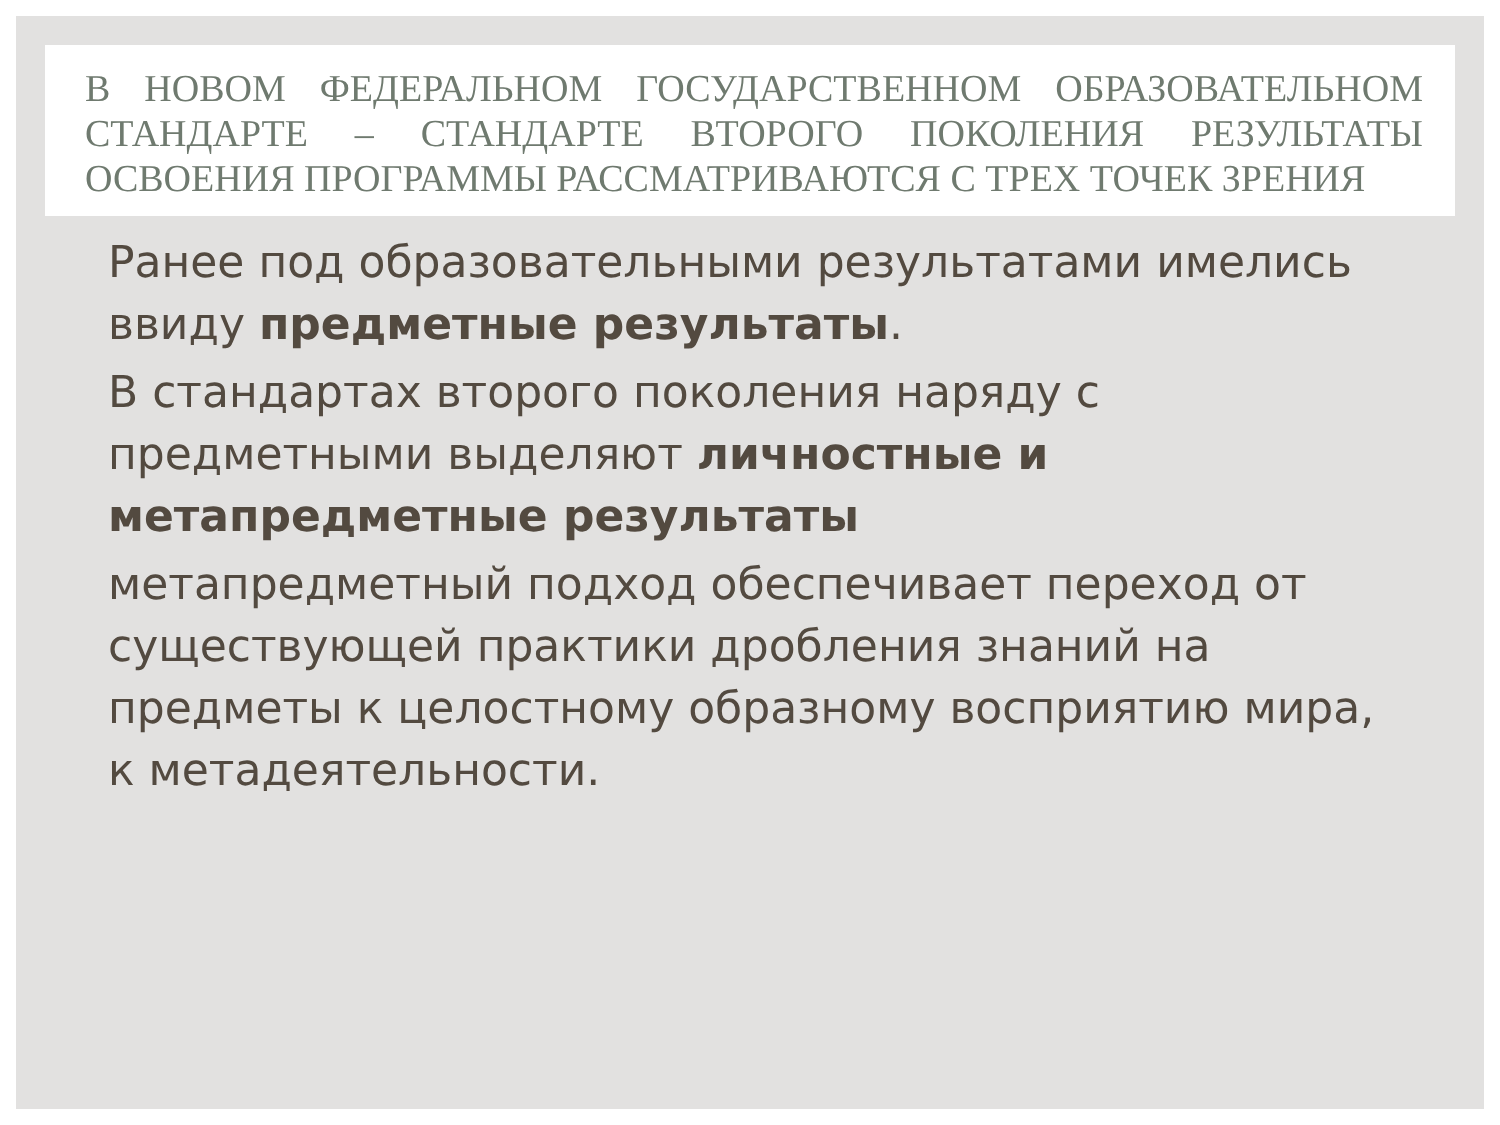В НОВОМ ФЕДЕРАЛЬНОМ ГОСУДАРСТВЕННОМ ОБРАЗОВАТЕЛЬНОМ СТАНДАРТЕ – СТАНДАРТЕ ВТОРОГО ПОКОЛЕНИЯ РЕЗУЛЬТАТЫ ОСВОЕНИЯ ПРОГРАММЫ РАССМАТРИВАЮТСЯ С ТРЕХ ТОЧЕК ЗРЕНИЯ
Ранее под образовательными результатами имелись ввиду предметные результаты.
В стандартах второго поколения наряду с предметными выделяют личностные и метапредметные результаты
метапредметный подход обеспечивает переход от существующей практики дробления знаний на предметы к целостному образному восприятию мира, к метадеятельности.